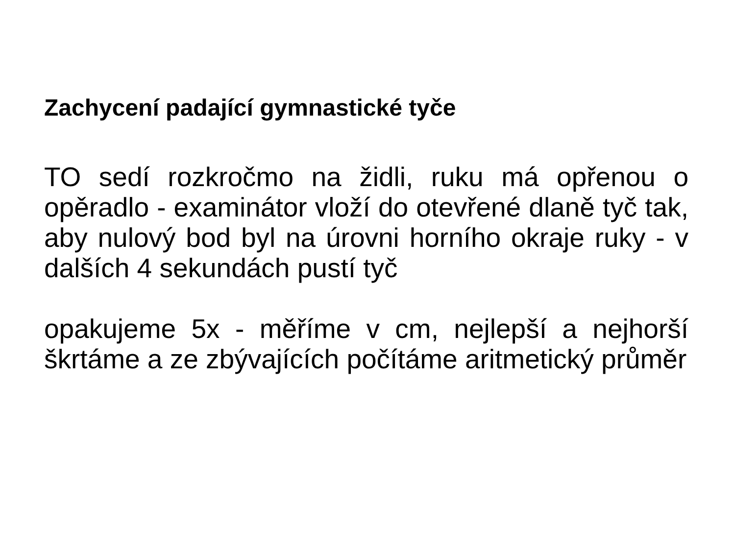Zachycení padající gymnastické tyče
TO sedí rozkročmo na židli, ruku má opřenou o opěradlo - examinátor vloží do otevřené dlaně tyč tak, aby nulový bod byl na úrovni horního okraje ruky - v dalších 4 sekundách pustí tyč
opakujeme 5x - měříme v cm, nejlepší a nejhorší škrtáme a ze zbývajících počítáme aritmetický průměr